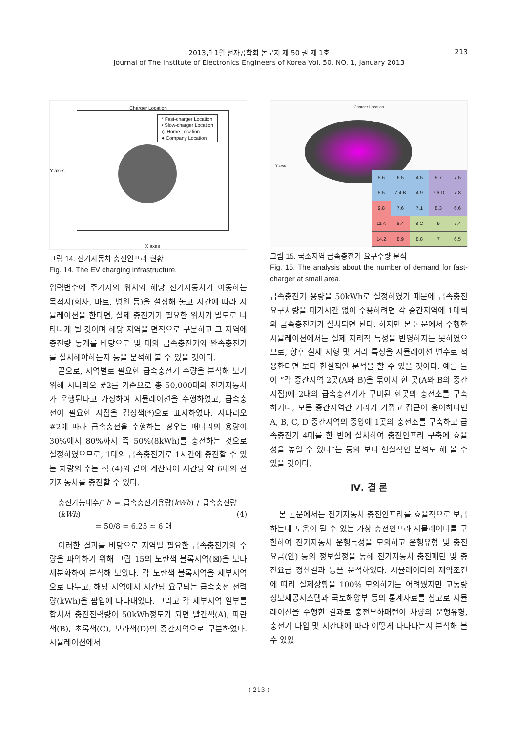2013년 1월 전자공학회 논문지 제 50 권 제 1호
Journal of The Institute of Electronics Engineers of Korea Vol. 50, NO. 1, January 2013
213
Charger Location
* Fast-charger Location
• Slow-charger Location
◇ Home Location
● Company Location
Y axes
X axes
그림 14. 전기자동차 충전인프라 현황
Fig. 14. The EV charging infrastructure.
입력변수에 주거지의 위치와 해당 전기자동차가 이동하는 목적지(회사, 마트, 병원 등)을 설정해 놓고 시간에 따라 시뮬레이션을 한다면, 실제 충전기가 필요한 위치가 밀도로 나타나게 될 것이며 해당 지역을 면적으로 구분하고 그 지역에 충전량 통계를 바탕으로 몇 대의 급속충전기와 완속충전기를 설치해야하는지 등을 분석해 볼 수 있을 것이다.
끝으로, 지역별로 필요한 급속충전기 수량을 분석해 보기 위해 시나리오 #2를 기준으로 총 50,000대의 전기자동차가 운행된다고 가정하여 시뮬레이션을 수행하였고, 급속충전이 필요한 지점을 검정색(*)으로 표시하였다. 시나리오 #2에 따라 급속충전을 수행하는 경우는 배터리의 용량이 30%에서 80%까지 즉 50%(8kWh)를 충전하는 것으로 설정하였으므로, 1대의 급속충전기로 1시간에 충전할 수 있는 차량의 수는 식 (4)와 같이 계산되어 시간당 약 6대의 전기자동차를 충전할 수 있다.
충전가능대수/1h = 급속충전기용량(kWh) / 급속충전량(kWh)
= 50/8 = 6.25 ≃ 6 대
(4)
이러한 결과를 바탕으로 지역별 필요한 급속충전기의 수량을 파악하기 위해 그림 15의 노란색 블록지역(☒)을 보다 세분화하여 분석해 보았다. 각 노란색 블록지역을 세부지역으로 나누고, 해당 지역에서 시간당 요구되는 급속충전 전력량(kWh)을 팝업에 나타내었다. 그리고 각 세부지역 일부를 합쳐서 충전전력량이 50kWh정도가 되면 빨간색(A), 파란색(B), 초록색(C), 보라색(D)의 중간지역으로 구분하였다. 시뮬레이션에서
Charger Location
Y axes
| 5.6 | 6.5 | 4.5 | 5.7 | 7.5 |
| 5.5 | 7.4 B | 4.9 | 7.6 D | 7.8 |
| 9.8 | 7.6 | 7.1 | 8.3 | 6.6 |
| 11 A | 8.4 | 8 C | 9 | 7.4 |
| 14.2 | 8.9 | 8.8 | 7 | 6.5 |
그림 15. 국소지역 급속충전기 요구수량 분석
Fig. 15. The analysis about the number of demand for fast-charger at small area.
급속충전기 용량을 50kWh로 설정하였기 때문에 급속충전 요구차량을 대기시간 없이 수용하려면 각 중간지역에 1대씩의 급속충전기가 설치되면 된다. 하지만 본 논문에서 수행한 시뮬레이션에서는 실제 지리적 특성을 반영하지는 못하였으므로, 향후 실제 지형 및 거리 특성을 시뮬레이션 변수로 적용한다면 보다 현실적인 분석을 할 수 있을 것이다. 예를 들어 “각 중간지역 2곳(A와 B)을 묶어서 한 곳(A와 B의 중간지점)에 2대의 급속충전기가 구비된 한곳의 충전소를 구축하거나, 모든 중간지역간 거리가 가깝고 접근이 용이하다면 A, B, C, D 중간지역의 중앙에 1곳의 충전소를 구축하고 급속충전기 4대를 한 번에 설치하여 충전인프라 구축에 효율성을 높일 수 있다”는 등의 보다 현실적인 분석도 해 볼 수 있을 것이다.
Ⅳ. 결 론
본 논문에서는 전기자동차 충전인프라를 효율적으로 보급하는데 도움이 될 수 있는 가상 충전인프라 시뮬레이터를 구현하여 전기자동차 운행특성을 모의하고 운행유형 및 충전요금(안) 등의 정보설정을 통해 전기자동차 충전패턴 및 충전요금 정산결과 등을 분석하였다. 시뮬레이터의 제약조건에 따라 실제상황을 100% 모의하기는 어려웠지만 교통량정보제공시스템과 국토해양부 등의 통계자료를 참고로 시뮬레이션을 수행한 결과로 충전부하패턴이 차량의 운행유형, 충전기 타입 및 시간대에 따라 어떻게 나타나는지 분석해 볼 수 있었
( 213 )